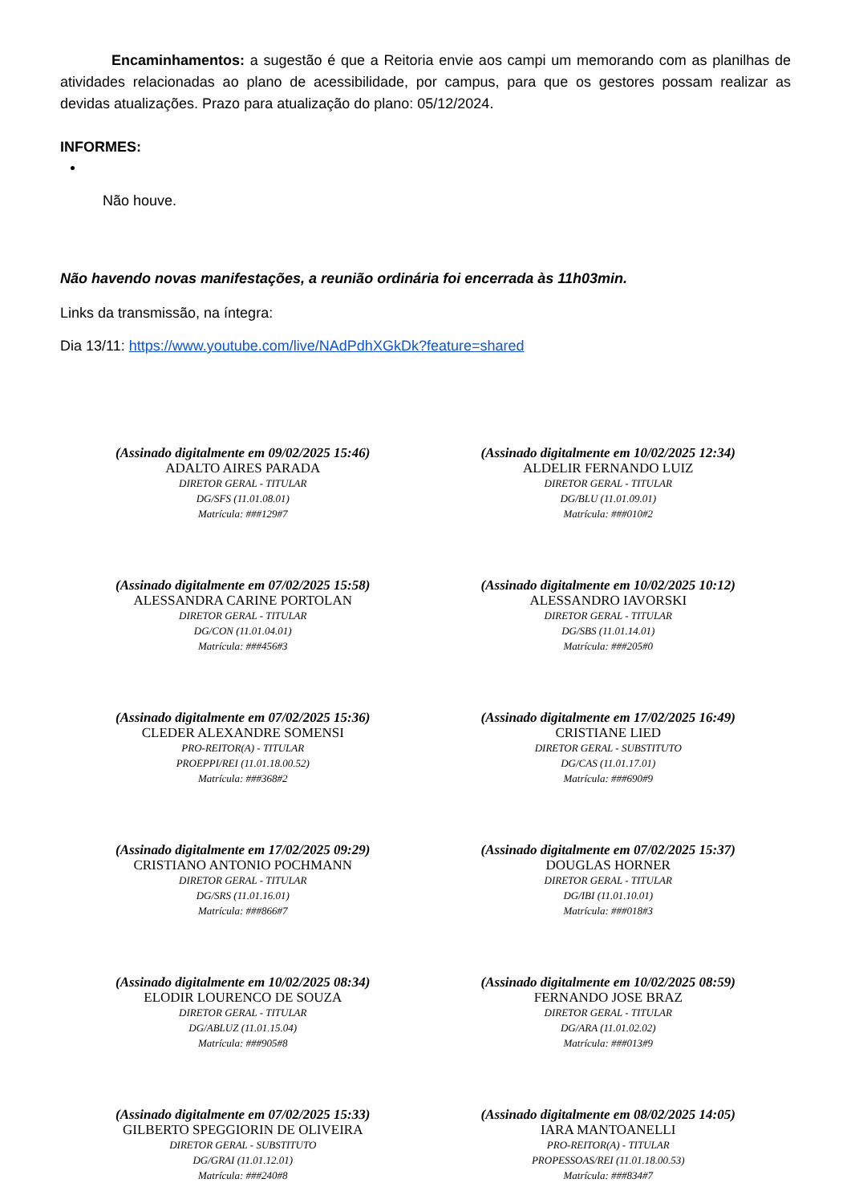Encaminhamentos: a sugestão é que a Reitoria envie aos campi um memorando com as planilhas de atividades relacionadas ao plano de acessibilidade, por campus, para que os gestores possam realizar as devidas atualizações. Prazo para atualização do plano: 05/12/2024.
INFORMES:
Não houve.
Não havendo novas manifestações, a reunião ordinária foi encerrada às 11h03min.
Links da transmissão, na íntegra:
Dia 13/11: https://www.youtube.com/live/NAdPdhXGkDk?feature=shared
(Assinado digitalmente em 09/02/2025 15:46)
ADALTO AIRES PARADA
DIRETOR GERAL - TITULAR
DG/SFS (11.01.08.01)
Matrícula: ###129#7
(Assinado digitalmente em 10/02/2025 12:34)
ALDELIR FERNANDO LUIZ
DIRETOR GERAL - TITULAR
DG/BLU (11.01.09.01)
Matrícula: ###010#2
(Assinado digitalmente em 07/02/2025 15:58)
ALESSANDRA CARINE PORTOLAN
DIRETOR GERAL - TITULAR
DG/CON (11.01.04.01)
Matrícula: ###456#3
(Assinado digitalmente em 10/02/2025 10:12)
ALESSANDRO IAVORSKI
DIRETOR GERAL - TITULAR
DG/SBS (11.01.14.01)
Matrícula: ###205#0
(Assinado digitalmente em 07/02/2025 15:36)
CLEDER ALEXANDRE SOMENSI
PRO-REITOR(A) - TITULAR
PROEPPI/REI (11.01.18.00.52)
Matrícula: ###368#2
(Assinado digitalmente em 17/02/2025 16:49)
CRISTIANE LIED
DIRETOR GERAL - SUBSTITUTO
DG/CAS (11.01.17.01)
Matrícula: ###690#9
(Assinado digitalmente em 17/02/2025 09:29)
CRISTIANO ANTONIO POCHMANN
DIRETOR GERAL - TITULAR
DG/SRS (11.01.16.01)
Matrícula: ###866#7
(Assinado digitalmente em 07/02/2025 15:37)
DOUGLAS HORNER
DIRETOR GERAL - TITULAR
DG/IBI (11.01.10.01)
Matrícula: ###018#3
(Assinado digitalmente em 10/02/2025 08:34)
ELODIR LOURENCO DE SOUZA
DIRETOR GERAL - TITULAR
DG/ABLUZ (11.01.15.04)
Matrícula: ###905#8
(Assinado digitalmente em 10/02/2025 08:59)
FERNANDO JOSE BRAZ
DIRETOR GERAL - TITULAR
DG/ARA (11.01.02.02)
Matrícula: ###013#9
(Assinado digitalmente em 07/02/2025 15:33)
GILBERTO SPEGGIORIN DE OLIVEIRA
DIRETOR GERAL - SUBSTITUTO
DG/GRAI (11.01.12.01)
Matrícula: ###240#8
(Assinado digitalmente em 08/02/2025 14:05)
IARA MANTOANELLI
PRO-REITOR(A) - TITULAR
PROPESSOAS/REI (11.01.18.00.53)
Matrícula: ###834#7